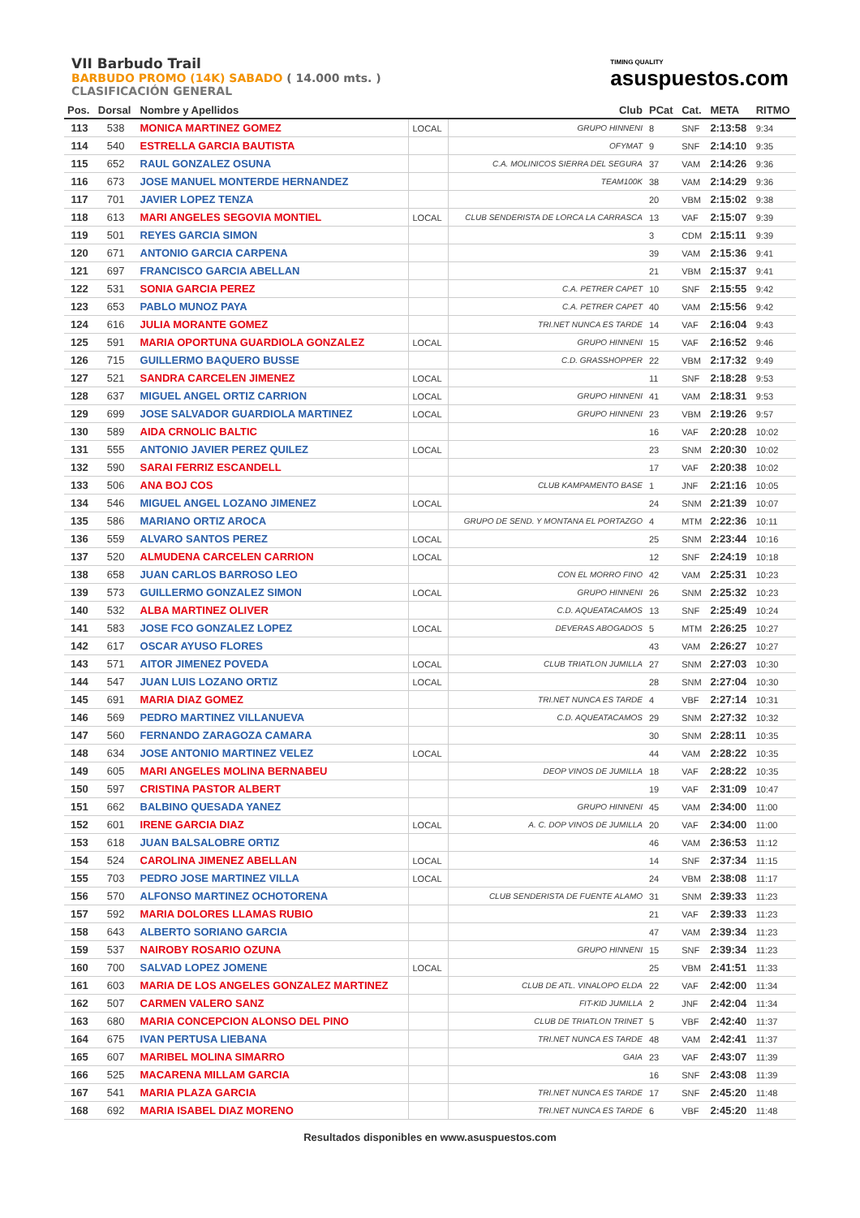VII Barbudo Trail
BARBUDO PROMO (14K) SABADO ( 14.000 mts. )
CLASIFICACIÓN GENERAL
TIMING QUALITY
asuspuestos.com
| Pos. | Dorsal | Nombre y Apellidos | | Club | PCat | Cat. | META | RITMO |
| --- | --- | --- | --- | --- | --- | --- | --- | --- |
| 113 | 538 | MONICA MARTINEZ GOMEZ | LOCAL | GRUPO HINNENI | 8 | SNF | 2:13:58 | 9:34 |
| 114 | 540 | ESTRELLA GARCIA BAUTISTA | | OFYMAT | 9 | SNF | 2:14:10 | 9:35 |
| 115 | 652 | RAUL GONZALEZ OSUNA | | C.A. MOLINICOS SIERRA DEL SEGURA | 37 | VAM | 2:14:26 | 9:36 |
| 116 | 673 | JOSE MANUEL MONTERDE HERNANDEZ | | TEAM100K | 38 | VAM | 2:14:29 | 9:36 |
| 117 | 701 | JAVIER LOPEZ TENZA | | | 20 | VBM | 2:15:02 | 9:38 |
| 118 | 613 | MARI ANGELES SEGOVIA MONTIEL | LOCAL | CLUB SENDERISTA DE LORCA LA CARRASCA | 13 | VAF | 2:15:07 | 9:39 |
| 119 | 501 | REYES GARCIA SIMON | | | 3 | CDM | 2:15:11 | 9:39 |
| 120 | 671 | ANTONIO GARCIA CARPENA | | | 39 | VAM | 2:15:36 | 9:41 |
| 121 | 697 | FRANCISCO GARCIA ABELLAN | | | 21 | VBM | 2:15:37 | 9:41 |
| 122 | 531 | SONIA GARCIA PEREZ | | C.A. PETRER CAPET | 10 | SNF | 2:15:55 | 9:42 |
| 123 | 653 | PABLO MUNOZ PAYA | | C.A. PETRER CAPET | 40 | VAM | 2:15:56 | 9:42 |
| 124 | 616 | JULIA MORANTE GOMEZ | | TRI.NET NUNCA ES TARDE | 14 | VAF | 2:16:04 | 9:43 |
| 125 | 591 | MARIA OPORTUNA GUARDIOLA GONZALEZ | LOCAL | GRUPO HINNENI | 15 | VAF | 2:16:52 | 9:46 |
| 126 | 715 | GUILLERMO BAQUERO BUSSE | | C.D. GRASSHOPPER | 22 | VBM | 2:17:32 | 9:49 |
| 127 | 521 | SANDRA CARCELEN JIMENEZ | LOCAL | | 11 | SNF | 2:18:28 | 9:53 |
| 128 | 637 | MIGUEL ANGEL ORTIZ CARRION | LOCAL | GRUPO HINNENI | 41 | VAM | 2:18:31 | 9:53 |
| 129 | 699 | JOSE SALVADOR GUARDIOLA MARTINEZ | LOCAL | GRUPO HINNENI | 23 | VBM | 2:19:26 | 9:57 |
| 130 | 589 | AIDA CRNOLIC BALTIC | | | 16 | VAF | 2:20:28 | 10:02 |
| 131 | 555 | ANTONIO JAVIER PEREZ QUILEZ | LOCAL | | 23 | SNM | 2:20:30 | 10:02 |
| 132 | 590 | SARAI FERRIZ ESCANDELL | | | 17 | VAF | 2:20:38 | 10:02 |
| 133 | 506 | ANA BOJ COS | | CLUB KAMPAMENTO BASE | 1 | JNF | 2:21:16 | 10:05 |
| 134 | 546 | MIGUEL ANGEL LOZANO JIMENEZ | LOCAL | | 24 | SNM | 2:21:39 | 10:07 |
| 135 | 586 | MARIANO ORTIZ AROCA | | GRUPO DE SEND. Y MONTANA EL PORTAZGO | 4 | MTM | 2:22:36 | 10:11 |
| 136 | 559 | ALVARO SANTOS PEREZ | LOCAL | | 25 | SNM | 2:23:44 | 10:16 |
| 137 | 520 | ALMUDENA CARCELEN CARRION | LOCAL | | 12 | SNF | 2:24:19 | 10:18 |
| 138 | 658 | JUAN CARLOS BARROSO LEO | | CON EL MORRO FINO | 42 | VAM | 2:25:31 | 10:23 |
| 139 | 573 | GUILLERMO GONZALEZ SIMON | LOCAL | GRUPO HINNENI | 26 | SNM | 2:25:32 | 10:23 |
| 140 | 532 | ALBA MARTINEZ OLIVER | | C.D. AQUEATACAMOS | 13 | SNF | 2:25:49 | 10:24 |
| 141 | 583 | JOSE FCO GONZALEZ LOPEZ | LOCAL | DEVERAS ABOGADOS | 5 | MTM | 2:26:25 | 10:27 |
| 142 | 617 | OSCAR AYUSO FLORES | | | 43 | VAM | 2:26:27 | 10:27 |
| 143 | 571 | AITOR JIMENEZ POVEDA | LOCAL | CLUB TRIATLON JUMILLA | 27 | SNM | 2:27:03 | 10:30 |
| 144 | 547 | JUAN LUIS LOZANO ORTIZ | LOCAL | | 28 | SNM | 2:27:04 | 10:30 |
| 145 | 691 | MARIA DIAZ GOMEZ | | TRI.NET NUNCA ES TARDE | 4 | VBF | 2:27:14 | 10:31 |
| 146 | 569 | PEDRO MARTINEZ VILLANUEVA | | C.D. AQUEATACAMOS | 29 | SNM | 2:27:32 | 10:32 |
| 147 | 560 | FERNANDO ZARAGOZA CAMARA | | | 30 | SNM | 2:28:11 | 10:35 |
| 148 | 634 | JOSE ANTONIO MARTINEZ VELEZ | LOCAL | | 44 | VAM | 2:28:22 | 10:35 |
| 149 | 605 | MARI ANGELES MOLINA BERNABEU | | DEOP VINOS DE JUMILLA | 18 | VAF | 2:28:22 | 10:35 |
| 150 | 597 | CRISTINA PASTOR ALBERT | | | 19 | VAF | 2:31:09 | 10:47 |
| 151 | 662 | BALBINO QUESADA YANEZ | | GRUPO HINNENI | 45 | VAM | 2:34:00 | 11:00 |
| 152 | 601 | IRENE GARCIA DIAZ | LOCAL | A. C. DOP VINOS DE JUMILLA | 20 | VAF | 2:34:00 | 11:00 |
| 153 | 618 | JUAN BALSALOBRE ORTIZ | | | 46 | VAM | 2:36:53 | 11:12 |
| 154 | 524 | CAROLINA JIMENEZ ABELLAN | LOCAL | | 14 | SNF | 2:37:34 | 11:15 |
| 155 | 703 | PEDRO JOSE MARTINEZ VILLA | LOCAL | | 24 | VBM | 2:38:08 | 11:17 |
| 156 | 570 | ALFONSO MARTINEZ OCHOTORENA | | CLUB SENDERISTA DE FUENTE ALAMO | 31 | SNM | 2:39:33 | 11:23 |
| 157 | 592 | MARIA DOLORES LLAMAS RUBIO | | | 21 | VAF | 2:39:33 | 11:23 |
| 158 | 643 | ALBERTO SORIANO GARCIA | | | 47 | VAM | 2:39:34 | 11:23 |
| 159 | 537 | NAIROBY ROSARIO OZUNA | | GRUPO HINNENI | 15 | SNF | 2:39:34 | 11:23 |
| 160 | 700 | SALVAD LOPEZ JOMENE | LOCAL | | 25 | VBM | 2:41:51 | 11:33 |
| 161 | 603 | MARIA DE LOS ANGELES GONZALEZ MARTINEZ | | CLUB DE ATL. VINALOPO ELDA | 22 | VAF | 2:42:00 | 11:34 |
| 162 | 507 | CARMEN VALERO SANZ | | FIT-KID JUMILLA | 2 | JNF | 2:42:04 | 11:34 |
| 163 | 680 | MARIA CONCEPCION ALONSO DEL PINO | | CLUB DE TRIATLON TRINET | 5 | VBF | 2:42:40 | 11:37 |
| 164 | 675 | IVAN PERTUSA LIEBANA | | TRI.NET NUNCA ES TARDE | 48 | VAM | 2:42:41 | 11:37 |
| 165 | 607 | MARIBEL MOLINA SIMARRO | | GAIA | 23 | VAF | 2:43:07 | 11:39 |
| 166 | 525 | MACARENA MILLAM GARCIA | | | 16 | SNF | 2:43:08 | 11:39 |
| 167 | 541 | MARIA PLAZA GARCIA | | TRI.NET NUNCA ES TARDE | 17 | SNF | 2:45:20 | 11:48 |
| 168 | 692 | MARIA ISABEL DIAZ MORENO | | TRI.NET NUNCA ES TARDE | 6 | VBF | 2:45:20 | 11:48 |
Resultados disponibles en www.asuspuestos.com